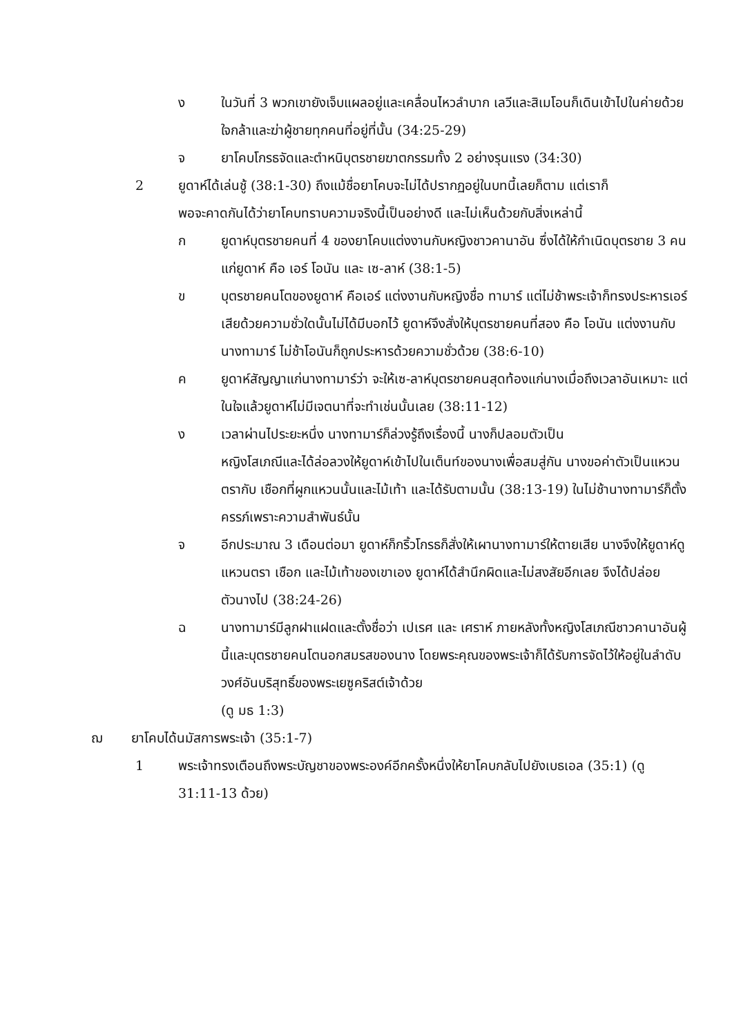ง ในวันที่ 3 พวกเขายังเจ็บแผลอยู่และเคลื่อนไหวลำบาก เลวีและสิเมโอนก็เดินเข้าไปในค่ายด้วยใจกล้าและฆ่าผู้ชายทุกคนที่อยู่ที่นั้น (34:25-29)
จ ยาโคบโกรธจัดและตำหนิบุตรชายฆาตกรรมทั้ง 2 อย่างรุนแรง (34:30)
2 ยูดาห์ได้เล่นชู้ (38:1-30) ถึงแม้ชื่อยาโคบจะไม่ได้ปรากฏอยู่ในบทนี้เลยก็ตาม แต่เราก็
พอจะคาดกันได้ว่ายาโคบทราบความจริงนี้เป็นอย่างดี และไม่เห็นด้วยกับสิ่งเหล่านี้
ก ยูดาห์บุตรชายคนที่ 4 ของยาโคบแต่งงานกับหญิงชาวคานาอัน ซึ่งได้ให้กำเนิดบุตรชาย 3 คนแก่ยูดาห์ คือ เอร์ โอนัน และ เซ-ลาห์ (38:1-5)
ข บุตรชายคนโตของยูดาห์ คือเอร์ แต่งงานกับหญิงชื่อ ทามาร์ แต่ไม่ช้าพระเจ้าก็ทรงประหารเอร์เสียด้วยความชั่วใดนั้นไม่ได้มีบอกไว้ ยูดาห์จึงสั่งให้บุตรชายคนที่สอง คือ โอนัน แต่งงานกับนางทามาร์ ไม่ช้าโอนันก็ถูกประหารด้วยความชั่วด้วย (38:6-10)
ค ยูดาห์สัญญาแก่นางทามาร์ว่า จะให้เซ-ลาห์บุตรชายคนสุดท้องแก่นางเมื่อถึงเวลาอันเหมาะ แต่ในใจแล้วยูดาห์ไม่มีเจตนาที่จะทำเช่นนั้นเลย (38:11-12)
ง เวลาผ่านไประยะหนึ่ง นางทามาร์ก็ล่วงรู้ถึงเรื่องนี้ นางก็ปลอมตัวเป็น
หญิงโสเภณีและได้ล่อลวงให้ยูดาห์เข้าไปในเต็นท์ของนางเพื่อสมสู่กัน นางขอค่าตัวเป็นแหวนตรากับ เชือกที่ผูกแหวนนั้นและไม้เท้า และได้รับตามนั้น (38:13-19) ในไม่ช้านางทามาร์ก็ตั้งครรภ์เพราะความสำพันธ์นั้น
จ อีกประมาณ 3 เดือนต่อมา ยูดาห์ก็กริ้วโกรธก็สั่งให้เผานางทามาร์ให้ตายเสีย นางจึงให้ยูดาห์ดูแหวนตรา เชือก และไม้เท้าของเขาเอง ยูดาห์ได้สำนึกผิดและไม่สงสัยอีกเลย จึงได้ปล่อยตัวนางไป (38:24-26)
ฉ นางทามาร์มีลูกฝาแฝดและตั้งชื่อว่า เปเรศ และ เศราห์ ภายหลังทั้งหญิงโสเภณีชาวคานาอันผู้นี้และบุตรชายคนโตนอกสมรสของนาง โดยพระคุณของพระเจ้าก็ได้รับการจัดไว้ให้อยู่ในลำดับวงศ์อันบริสุทธิ์ของพระเยซูคริสต์เจ้าด้วย
(ดู มธ 1:3)
ฌ ยาโคบได้นมัสการพระเจ้า (35:1-7)
1 พระเจ้าทรงเตือนถึงพระบัญชาของพระองค์อีกครั้งหนึ่งให้ยาโคบกลับไปยังเบธเอล (35:1) (ดู 31:11-13 ด้วย)